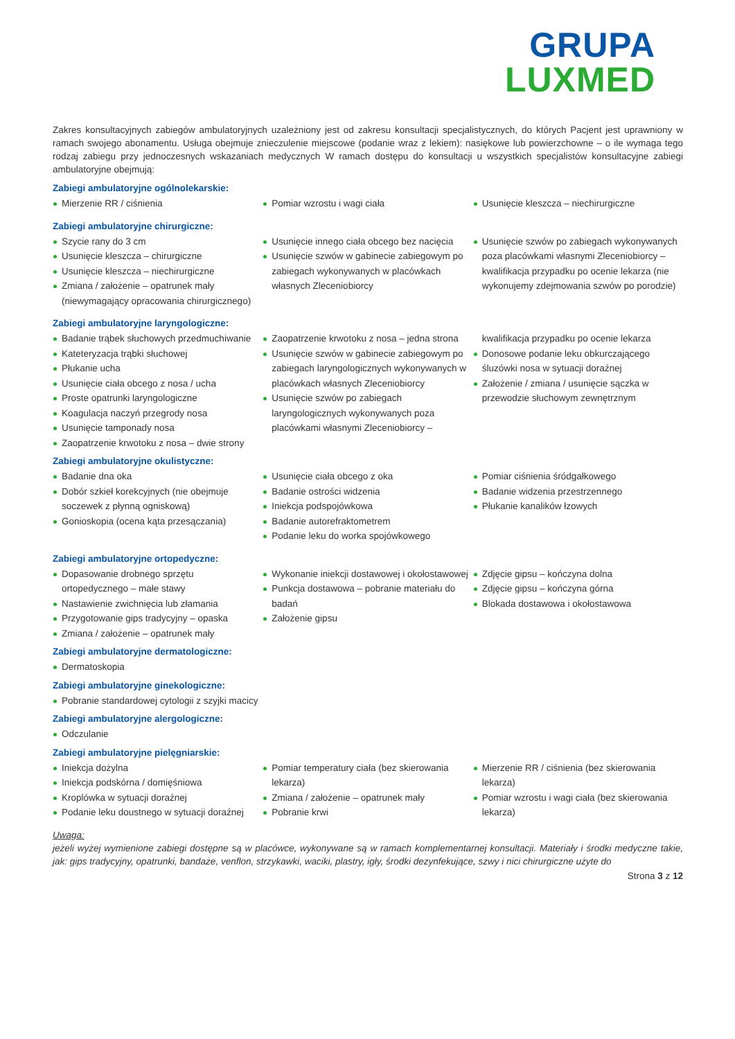GRUPA
LUXMED
Zakres konsultacyjnych zabiegów ambulatoryjnych uzależniony jest od zakresu konsultacji specjalistycznych, do których Pacjent jest uprawniony w ramach swojego abonamentu. Usługa obejmuje znieczulenie miejscowe (podanie wraz z lekiem): nasiękowe lub powierzchowne – o ile wymaga tego rodzaj zabiegu przy jednoczesnych wskazaniach medycznych W ramach dostępu do konsultacji u wszystkich specjalistów konsultacyjne zabiegi ambulatoryjne obejmują:
Zabiegi ambulatoryjne ogólnolekarskie:
Mierzenie RR / ciśnienia Pomiar wzrostu i wagi ciała Usunięcie kleszcza – niechirurgiczne
Zabiegi ambulatoryjne chirurgiczne:
Szycie rany do 3 cm
Usunięcie kleszcza – chirurgiczne
Usunięcie kleszcza – niechirurgiczne
Zmiana / założenie – opatrunek mały (niewymagający opracowania chirurgicznego)
Usunięcie innego ciała obcego bez nacięcia
Usunięcie szwów w gabinecie zabiegowym po zabiegach wykonywanych w placówkach własnych Zleceniobiorcy
Usunięcie szwów po zabiegach wykonywanych poza placówkami własnymi Zleceniobiorcy – kwalifikacja przypadku po ocenie lekarza (nie wykonujemy zdejmowania szwów po porodzie)
Zabiegi ambulatoryjne laryngologiczne:
Badanie trąbek słuchowych przedmuchiwanie
Kateteryzacja trąbki słuchowej
Płukanie ucha
Usunięcie ciała obcego z nosa / ucha
Proste opatrunki laryngologiczne
Koagulacja naczyń przegrody nosa
Usunięcie tamponady nosa
Zaopatrzenie krwotoku z nosa – dwie strony
Zaopatrzenie krwotoku z nosa – jedna strona
Usunięcie szwów w gabinecie zabiegowym po zabiegach laryngologicznych wykonywanych w placówkach własnych Zleceniobiorcy
Usunięcie szwów po zabiegach laryngologicznych wykonywanych poza placówkami własnymi Zleceniobiorcy –
kwalifikacja przypadku po ocenie lekarza
Donosowe podanie leku obkurczającego śluzówki nosa w sytuacji doraźnej
Założenie / zmiana / usunięcie sączka w przewodzie słuchowym zewnętrznym
Zabiegi ambulatoryjne okulistyczne:
Badanie dna oka
Dobór szkieł korekcyjnych (nie obejmuje soczewek z płynną ogniskową)
Gonioskopia (ocena kąta przesączania)
Usunięcie ciała obcego z oka
Badanie ostrości widzenia
Iniekcja podspojówkowa
Badanie autorefraktometrem
Podanie leku do worka spojówkowego
Pomiar ciśnienia śródgałkowego
Badanie widzenia przestrzennego
Płukanie kanalików łzowych
Zabiegi ambulatoryjne ortopedyczne:
Dopasowanie drobnego sprzętu ortopedycznego – małe stawy
Nastawienie zwichnięcia lub złamania
Przygotowanie gips tradycyjny – opaska
Zmiana / założenie – opatrunek mały
Wykonanie iniekcji dostawowej i okołostawowej
Punkcja dostawowa – pobranie materiału do badań
Założenie gipsu
Zdjęcie gipsu – kończyna dolna
Zdjęcie gipsu – kończyna górna
Blokada dostawowa i okołostawowa
Zabiegi ambulatoryjne dermatologiczne:
Dermatoskopia
Zabiegi ambulatoryjne ginekologiczne:
Pobranie standardowej cytologii z szyjki macicy
Zabiegi ambulatoryjne alergologiczne:
Odczulanie
Zabiegi ambulatoryjne pielęgniarskie:
Iniekcja dożylna
Iniekcja podskórna / domięśniowa
Kroplówka w sytuacji doraźnej
Podanie leku doustnego w sytuacji doraźnej
Pomiar temperatury ciała (bez skierowania lekarza)
Zmiana / założenie – opatrunek mały
Pobranie krwi
Mierzenie RR / ciśnienia (bez skierowania lekarza)
Pomiar wzrostu i wagi ciała (bez skierowania lekarza)
Uwaga:
jeżeli wyżej wymienione zabiegi dostępne są w placówce, wykonywane są w ramach komplementarnej konsultacji. Materiały i środki medyczne takie, jak: gips tradycyjny, opatrunki, bandaże, venflon, strzykawki, waciki, plastry, igły, środki dezynfekujące, szwy i nici chirurgiczne użyte do
Strona 3 z 12